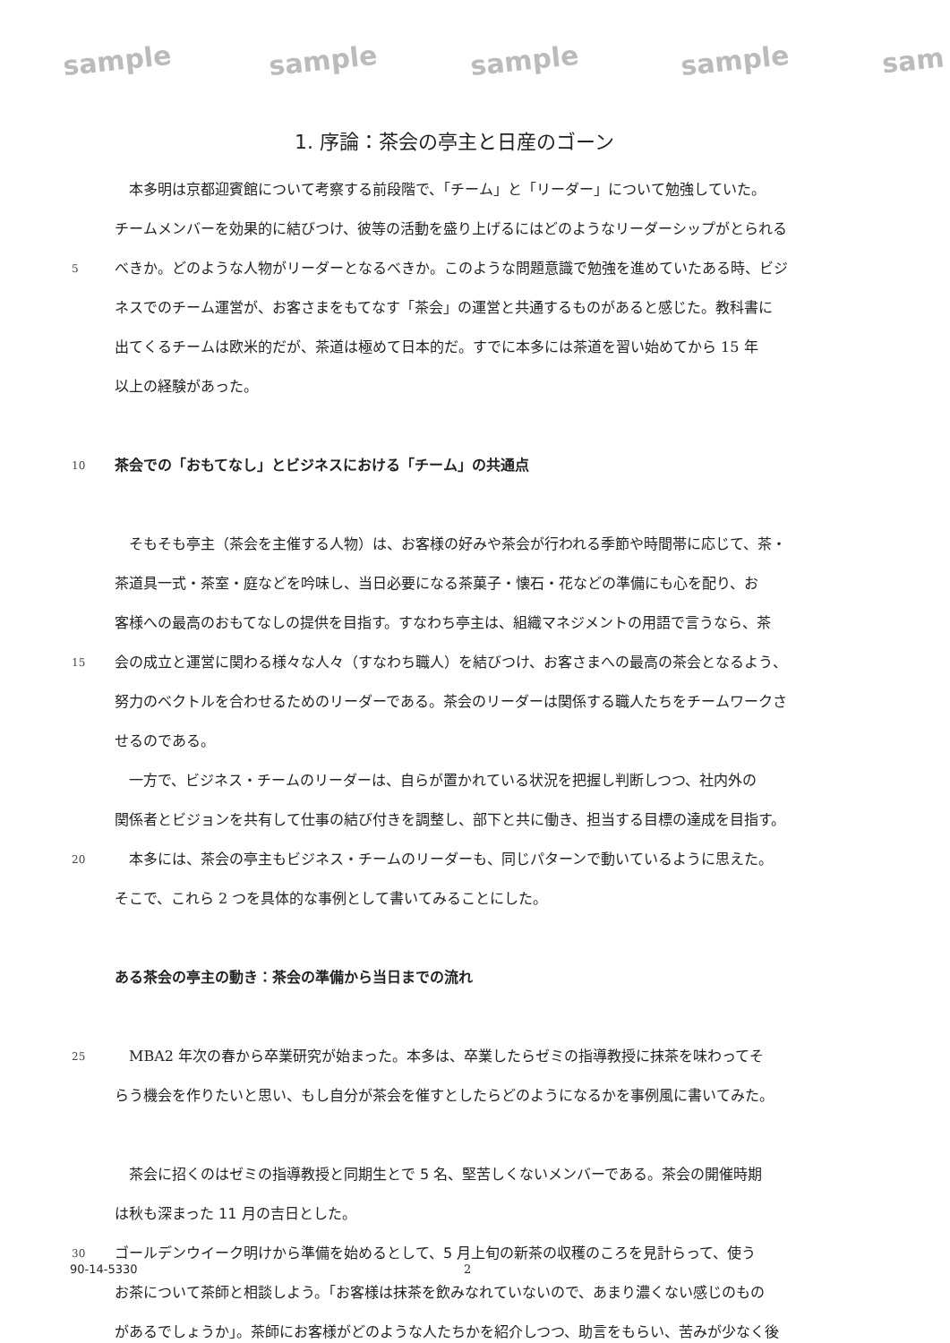sample sample sample sample sam
1. 序論：茶会の亭主と日産のゴーン
　本多明は京都迎賓館について考察する前段階で、「チーム」と「リーダー」について勉強していた。
チームメンバーを効果的に結びつけ、彼等の活動を盛り上げるにはどのようなリーダーシップがとられる
5 べきか。どのような人物がリーダーとなるべきか。このような問題意識で勉強を進めていたある時、ビジ
ネスでのチーム運営が、お客さまをもてなす「茶会」の運営と共通するものがあると感じた。教科書に
出てくるチームは欧米的だが、茶道は極めて日本的だ。すでに本多には茶道を習い始めてから 15 年
以上の経験があった。
10 茶会での「おもてなし」とビジネスにおける「チーム」の共通点
　そもそも亭主（茶会を主催する人物）は、お客様の好みや茶会が行われる季節や時間帯に応じて、茶・
茶道具一式・茶室・庭などを吟味し、当日必要になる茶菓子・懐石・花などの準備にも心を配り、お
客様への最高のおもてなしの提供を目指す。すなわち亭主は、組織マネジメントの用語で言うなら、茶
15 会の成立と運営に関わる様々な人々（すなわち職人）を結びつけ、お客さまへの最高の茶会となるよう、
努力のベクトルを合わせるためのリーダーである。茶会のリーダーは関係する職人たちをチームワークさ
せるのである。
　一方で、ビジネス・チームのリーダーは、自らが置かれている状況を把握し判断しつつ、社内外の
関係者とビジョンを共有して仕事の結び付きを調整し、部下と共に働き、担当する目標の達成を目指す。
20　本多には、茶会の亭主もビジネス・チームのリーダーも、同じパターンで動いているように思えた。
そこで、これら 2 つを具体的な事例として書いてみることにした。
ある茶会の亭主の動き：茶会の準備から当日までの流れ
25　MBA2 年次の春から卒業研究が始まった。本多は、卒業したらゼミの指導教授に抹茶を味わってそ
らう機会を作りたいと思い、もし自分が茶会を催すとしたらどのようになるかを事例風に書いてみた。
　茶会に招くのはゼミの指導教授と同期生とで 5 名、堅苦しくないメンバーである。茶会の開催時期
は秋も深まった 11 月の吉日とした。
30 ゴールデンウイーク明けから準備を始めるとして、5 月上旬の新茶の収穫のころを見計らって、使う
お茶について茶師と相談しよう。「お客様は抹茶を飲みなれていないので、あまり濃くない感じのもの
があるでしょうか」。茶師にお客様がどのような人たちかを紹介しつつ、助言をもらい、苦みが少なく後
90-14-5330 2